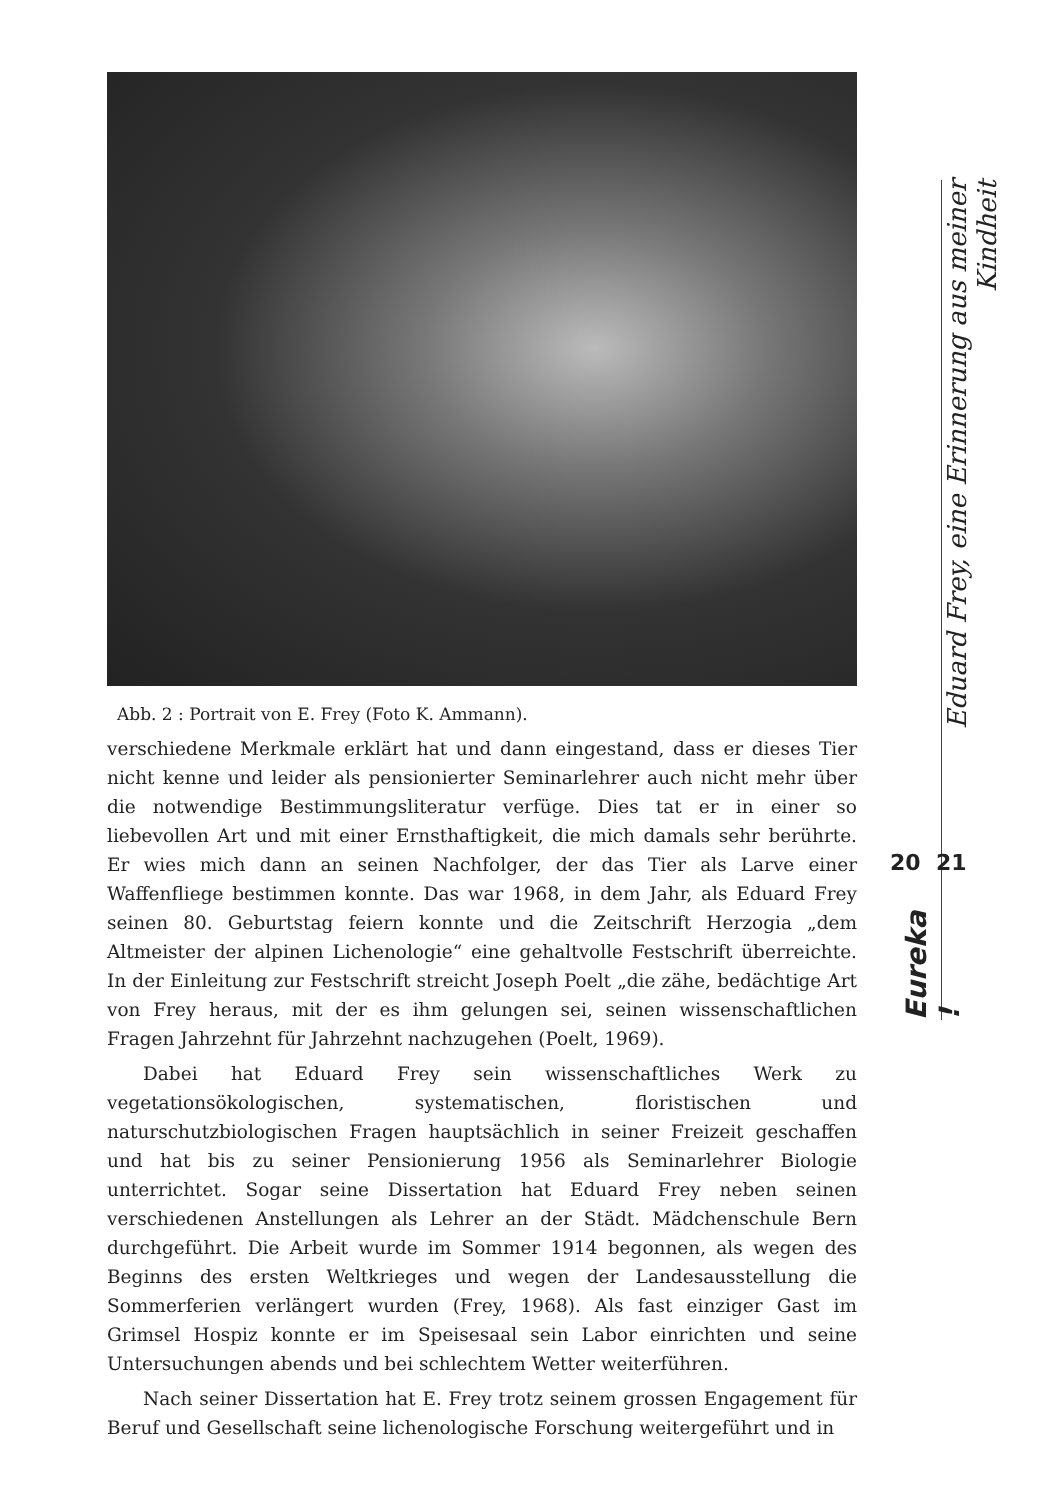Abb. 2 : Portrait von E. Frey (Foto K. Ammann).
verschiedene Merkmale erklärt hat und dann eingestand, dass er dieses Tier nicht kenne und leider als pensionierter Seminarlehrer auch nicht mehr über die notwendige Bestimmungsliteratur verfüge. Dies tat er in einer so liebevollen Art und mit einer Ernsthaftigkeit, die mich damals sehr berührte. Er wies mich dann an seinen Nachfolger, der das Tier als Larve einer Waffenfliege bestimmen konnte. Das war 1968, in dem Jahr, als Eduard Frey seinen 80. Geburtstag feiern konnte und die Zeitschrift Herzogia „dem Altmeister der alpinen Lichenologie“ eine gehaltvolle Festschrift überreichte. In der Einleitung zur Festschrift streicht Joseph Poelt „die zähe, bedächtige Art von Frey heraus, mit der es ihm gelungen sei, seinen wissenschaftlichen Fragen Jahrzehnt für Jahrzehnt nachzugehen (Poelt, 1969).
Dabei hat Eduard Frey sein wissenschaftliches Werk zu vegetationsökologischen, systematischen, floristischen und naturschutzbiologischen Fragen hauptsächlich in seiner Freizeit geschaffen und hat bis zu seiner Pensionierung 1956 als Seminarlehrer Biologie unterrichtet. Sogar seine Dissertation hat Eduard Frey neben seinen verschiedenen Anstellungen als Lehrer an der Städt. Mädchenschule Bern durchgeführt. Die Arbeit wurde im Sommer 1914 begonnen, als wegen des Beginns des ersten Weltkrieges und wegen der Landesausstellung die Sommerferien verlängert wurden (Frey, 1968). Als fast einziger Gast im Grimsel Hospiz konnte er im Speisesaal sein Labor einrichten und seine Untersuchungen abends und bei schlechtem Wetter weiterführen.
Nach seiner Dissertation hat E. Frey trotz seinem grossen Engagement für Beruf und Gesellschaft seine lichenologische Forschung weitergeführt und in
Eduard Frey, eine Erinnerung aus meiner Kindheit
20 21
Eureka !